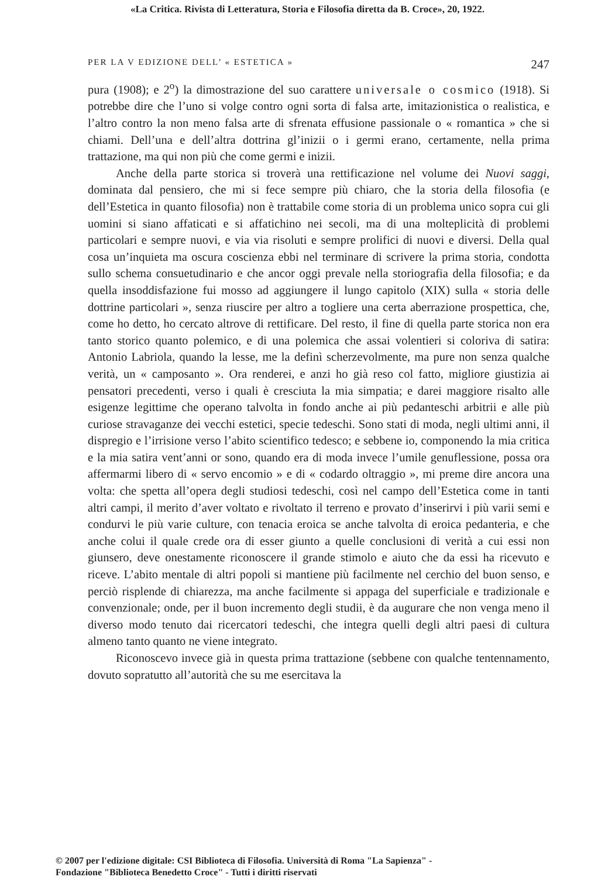«La Critica. Rivista di Letteratura, Storia e Filosofia diretta da B. Croce», 20, 1922.
PER LA V EDIZIONE DELL’ « ESTETICA » 247
pura (1908); e 2<sup>o</sup>) la dimostrazione del suo carattere universale o cosmico (1918). Si potrebbe dire che l’uno si volge contro ogni sorta di falsa arte, imitazionistica o realistica, e l’altro contro la non meno falsa arte di sfrenata effusione passionale o « romantica » che si chiami. Dell’una e dell’altra dottrina gl’inizii o i germi erano, certamente, nella prima trattazione, ma qui non più che come germi e inizii.
Anche della parte storica si troverà una rettificazione nel volume dei Nuovi saggi, dominata dal pensiero, che mi si fece sempre più chiaro, che la storia della filosofia (e dell’Estetica in quanto filosofia) non è trattabile come storia di un problema unico sopra cui gli uomini si siano affaticati e si affatichino nei secoli, ma di una molteplicità di problemi particolari e sempre nuovi, e via via risoluti e sempre prolifici di nuovi e diversi. Della qual cosa un’inquieta ma oscura coscienza ebbi nel terminare di scrivere la prima storia, condotta sullo schema consuetudinario e che ancor oggi prevale nella storiografia della filosofia; e da quella insoddisfazione fui mosso ad aggiungere il lungo capitolo (XIX) sulla « storia delle dottrine particolari », senza riuscire per altro a togliere una certa aberrazione prospettica, che, come ho detto, ho cercato altrove di rettificare. Del resto, il fine di quella parte storica non era tanto storico quanto polemico, e di una polemica che assai volentieri si coloriva di satira: Antonio Labriola, quando la lesse, me la definì scherzevolmente, ma pure non senza qualche verità, un « camposanto ». Ora renderei, e anzi ho già reso col fatto, migliore giustizia ai pensatori precedenti, verso i quali è cresciuta la mia simpatia; e darei maggiore risalto alle esigenze legittime che operano talvolta in fondo anche ai più pedanteschi arbitrii e alle più curiose stravaganze dei vecchi estetici, specie tedeschi. Sono stati di moda, negli ultimi anni, il dispregio e l’irrisione verso l’abito scientifico tedesco; e sebbene io, componendo la mia critica e la mia satira vent’anni or sono, quando era di moda invece l’umile genuflessione, possa ora affermarmi libero di « servo encomio » e di « codardo oltraggio », mi preme dire ancora una volta: che spetta all’opera degli studiosi tedeschi, così nel campo dell’Estetica come in tanti altri campi, il merito d’aver voltato e rivoltato il terreno e provato d’inserirvi i più varii semi e condurvi le più varie culture, con tenacia eroica se anche talvolta di eroica pedanteria, e che anche colui il quale crede ora di esser giunto a quelle conclusioni di verità a cui essi non giunsero, deve onestamente riconoscere il grande stimolo e aiuto che da essi ha ricevuto e riceve. L’abito mentale di altri popoli si mantiene più facilmente nel cerchio del buon senso, e perciò risplende di chiarezza, ma anche facilmente si appaga del superficiale e tradizionale e convenzionale; onde, per il buon incremento degli studii, è da augurare che non venga meno il diverso modo tenuto dai ricercatori tedeschi, che integra quelli degli altri paesi di cultura almeno tanto quanto ne viene integrato.
Riconoscevo invece già in questa prima trattazione (sebbene con qualche tentennamento, dovuto sopratutto all’autorità che su me esercitava la
© 2007 per l'edizione digitale: CSI Biblioteca di Filosofia. Università di Roma "La Sapienza" -
Fondazione "Biblioteca Benedetto Croce" - Tutti i diritti riservati